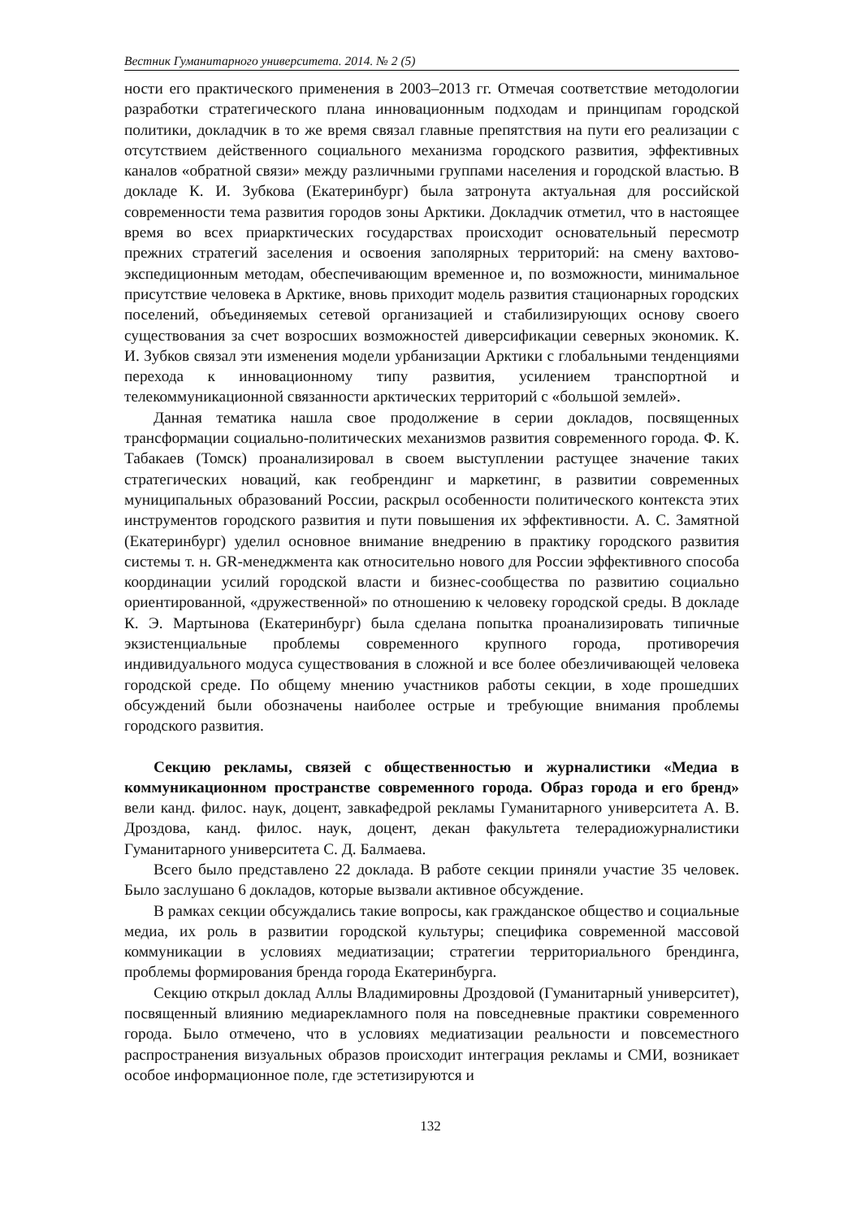Вестник Гуманитарного университета. 2014. № 2 (5)
ности его практического применения в 2003–2013 гг. Отмечая соответствие методологии разработки стратегического плана инновационным подходам и принципам городской политики, докладчик в то же время связал главные препятствия на пути его реализации с отсутствием действенного социального механизма городского развития, эффективных каналов «обратной связи» между различными группами населения и городской властью. В докладе К. И. Зубкова (Екатеринбург) была затронута актуальная для российской современности тема развития городов зоны Арктики. Докладчик отметил, что в настоящее время во всех приарктических государствах происходит основательный пересмотр прежних стратегий заселения и освоения заполярных территорий: на смену вахтово-экспедиционным методам, обеспечивающим временное и, по возможности, минимальное присутствие человека в Арктике, вновь приходит модель развития стационарных городских поселений, объединяемых сетевой организацией и стабилизирующих основу своего существования за счет возросших возможностей диверсификации северных экономик. К. И. Зубков связал эти изменения модели урбанизации Арктики с глобальными тенденциями перехода к инновационному типу развития, усилением транспортной и телекоммуникационной связанности арктических территорий с «большой землей».
Данная тематика нашла свое продолжение в серии докладов, посвященных трансформации социально-политических механизмов развития современного города. Ф. К. Табакаев (Томск) проанализировал в своем выступлении растущее значение таких стратегических новаций, как геобрендинг и маркетинг, в развитии современных муниципальных образований России, раскрыл особенности политического контекста этих инструментов городского развития и пути повышения их эффективности. А. С. Замятной (Екатеринбург) уделил основное внимание внедрению в практику городского развития системы т. н. GR-менеджмента как относительно нового для России эффективного способа координации усилий городской власти и бизнес-сообщества по развитию социально ориентированной, «дружественной» по отношению к человеку городской среды. В докладе К. Э. Мартынова (Екатеринбург) была сделана попытка проанализировать типичные экзистенциальные проблемы современного крупного города, противоречия индивидуального модуса существования в сложной и все более обезличивающей человека городской среде. По общему мнению участников работы секции, в ходе прошедших обсуждений были обозначены наиболее острые и требующие внимания проблемы городского развития.
Секцию рекламы, связей с общественностью и журналистики «Медиа в коммуникационном пространстве современного города. Образ города и его бренд» вели канд. филос. наук, доцент, завкафедрой рекламы Гуманитарного университета А. В. Дроздова, канд. филос. наук, доцент, декан факультета телерадиожурналистики Гуманитарного университета С. Д. Балмаева.
Всего было представлено 22 доклада. В работе секции приняли участие 35 человек. Было заслушано 6 докладов, которые вызвали активное обсуждение.
В рамках секции обсуждались такие вопросы, как гражданское общество и социальные медиа, их роль в развитии городской культуры; специфика современной массовой коммуникации в условиях медиатизации; стратегии территориального брендинга, проблемы формирования бренда города Екатеринбурга.
Секцию открыл доклад Аллы Владимировны Дроздовой (Гуманитарный университет), посвященный влиянию медиарекламного поля на повседневные практики современного города. Было отмечено, что в условиях медиатизации реальности и повсеместного распространения визуальных образов происходит интеграция рекламы и СМИ, возникает особое информационное поле, где эстетизируются и
132